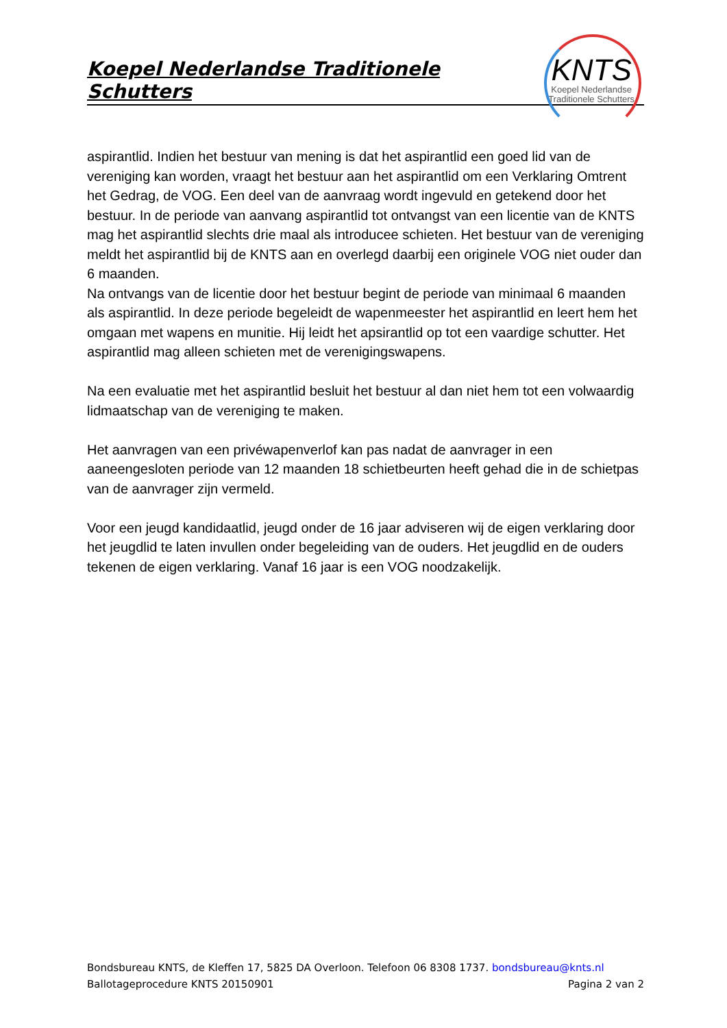Koepel Nederlandse Traditionele Schutters
KNTS
Koepel Nederlandse
Traditionele Schutters
aspirantlid. Indien het bestuur van mening is dat het aspirantlid een goed lid van de vereniging kan worden, vraagt het bestuur aan het aspirantlid om een Verklaring Omtrent het Gedrag, de VOG. Een deel van de aanvraag wordt ingevuld en getekend door het bestuur. In de periode van aanvang aspirantlid tot ontvangst van een licentie van de KNTS mag het aspirantlid slechts drie maal als introducee schieten. Het bestuur van de vereniging meldt het aspirantlid bij de KNTS aan en overlegd daarbij een originele VOG niet ouder dan 6 maanden.
Na ontvangs van de licentie door het bestuur begint de periode van minimaal 6 maanden als aspirantlid. In deze periode begeleidt de wapenmeester het aspirantlid en leert hem het omgaan met wapens en munitie. Hij leidt het apsirantlid op tot een vaardige schutter. Het aspirantlid mag alleen schieten met de verenigingswapens.
Na een evaluatie met het aspirantlid besluit het bestuur al dan niet hem tot een volwaardig lidmaatschap van de vereniging te maken.
Het aanvragen van een privéwapenverlof kan pas nadat de aanvrager in een aaneengesloten periode van 12 maanden 18 schietbeurten heeft gehad die in de schietpas van de aanvrager zijn vermeld.
Voor een jeugd kandidaatlid, jeugd onder de 16 jaar adviseren wij de eigen verklaring door het jeugdlid te laten invullen onder begeleiding van de ouders. Het jeugdlid en de ouders tekenen de eigen verklaring. Vanaf 16 jaar is een VOG noodzakelijk.
Bondsbureau KNTS, de Kleffen 17, 5825 DA Overloon. Telefoon 06 8308 1737. bondsbureau@knts.nl
Ballotageprocedure KNTS 20150901 Pagina 2 van 2